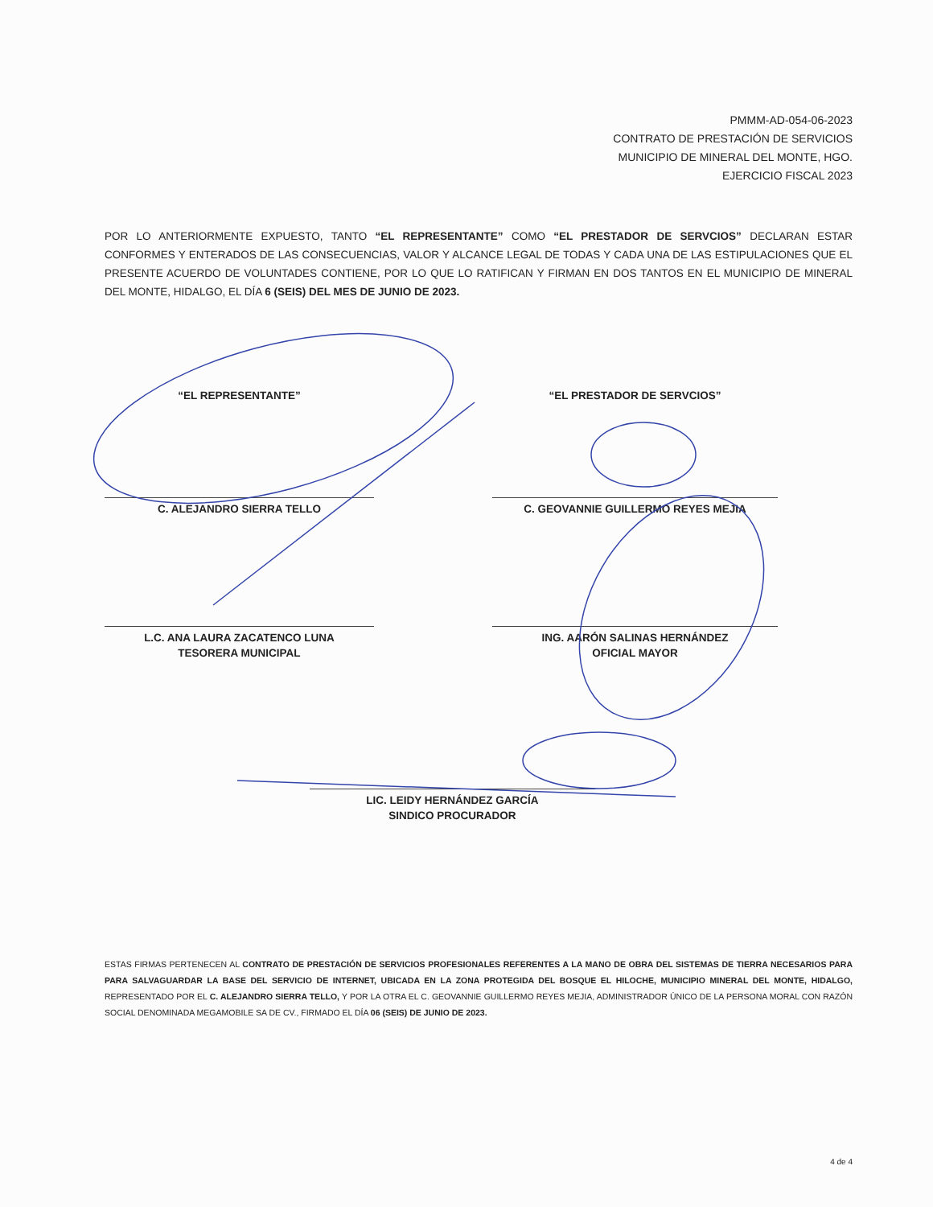PMMM-AD-054-06-2023
CONTRATO DE PRESTACIÓN DE SERVICIOS
MUNICIPIO DE MINERAL DEL MONTE, HGO.
EJERCICIO FISCAL 2023
POR LO ANTERIORMENTE EXPUESTO, TANTO “EL REPRESENTANTE” COMO “EL PRESTADOR DE SERVCIOS” DECLARAN ESTAR CONFORMES Y ENTERADOS DE LAS CONSECUENCIAS, VALOR Y ALCANCE LEGAL DE TODAS Y CADA UNA DE LAS ESTIPULACIONES QUE EL PRESENTE ACUERDO DE VOLUNTADES CONTIENE, POR LO QUE LO RATIFICAN Y FIRMAN EN DOS TANTOS EN EL MUNICIPIO DE MINERAL DEL MONTE, HIDALGO, EL DÍA 6 (SEIS) DEL MES DE JUNIO DE 2023.
“EL REPRESENTANTE” “EL PRESTADOR DE SERVCIOS”
C. ALEJANDRO SIERRA TELLO C. GEOVANNIE GUILLERMO REYES MEJIA
L.C. ANA LAURA ZACATENCO LUNA
TESORERA MUNICIPAL
ING. AARÓN SALINAS HERNÁNDEZ
OFICIAL MAYOR
LIC. LEIDY HERNÁNDEZ GARCÍA
SINDICO PROCURADOR
ESTAS FIRMAS PERTENECEN AL CONTRATO DE PRESTACIÓN DE SERVICIOS PROFESIONALES REFERENTES A LA MANO DE OBRA DEL SISTEMAS DE TIERRA NECESARIOS PARA PARA SALVAGUARDAR LA BASE DEL SERVICIO DE INTERNET, UBICADA EN LA ZONA PROTEGIDA DEL BOSQUE EL HILOCHE, MUNICIPIO MINERAL DEL MONTE, HIDALGO, REPRESENTADO POR EL C. ALEJANDRO SIERRA TELLO, Y POR LA OTRA EL C. GEOVANNIE GUILLERMO REYES MEJIA, ADMINISTRADOR ÚNICO DE LA PERSONA MORAL CON RAZÓN SOCIAL DENOMINADA MEGAMOBILE SA DE CV., FIRMADO EL DÍA 06 (SEIS) DE JUNIO DE 2023.
4 de 4